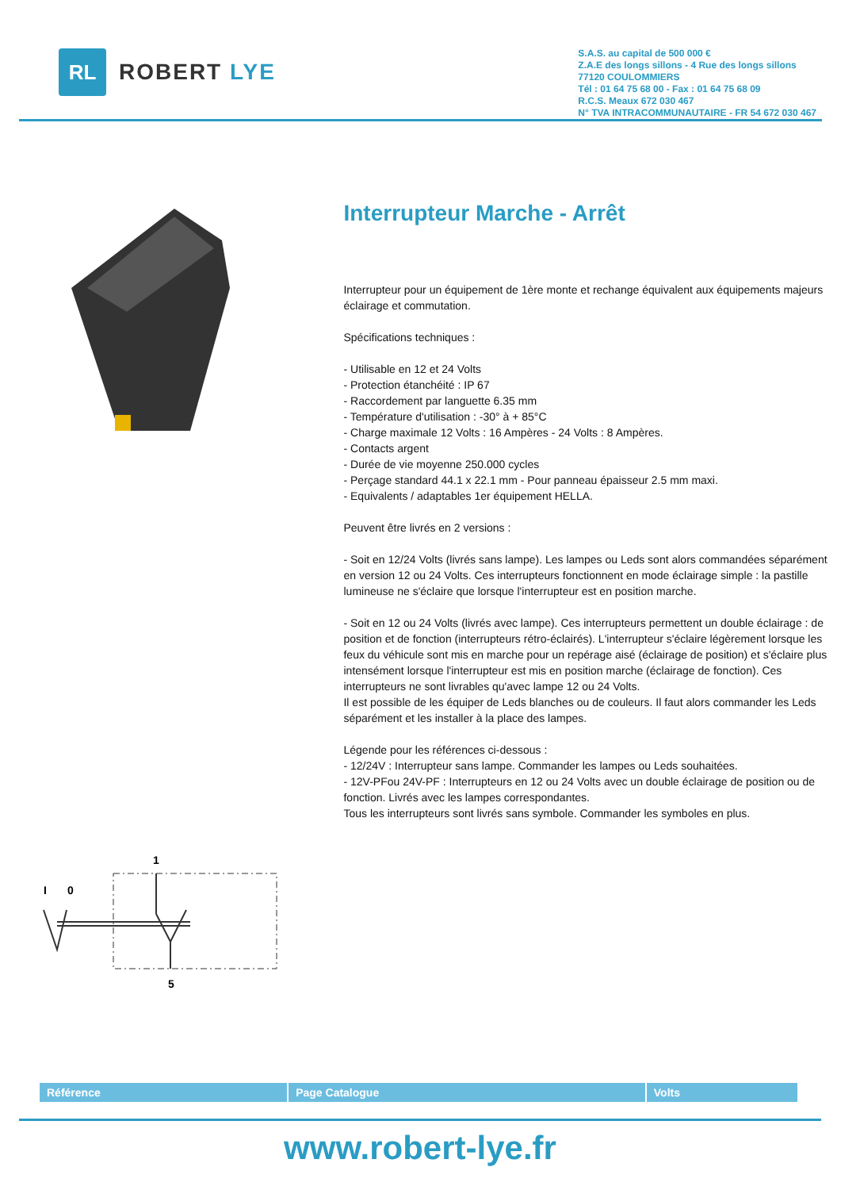RL
ROBERT LYE
S.A.S. au capital de 500 000 €
Z.A.E des longs sillons - 4 Rue des longs sillons
77120 COULOMMIERS
Tél : 01 64 75 68 00 - Fax : 01 64 75 68 09
R.C.S. Meaux 672 030 467
N° TVA INTRACOMMUNAUTAIRE - FR 54 672 030 467
I
0
1
5
Interrupteur Marche - Arrêt
Interrupteur pour un équipement de 1ère monte et rechange équivalent aux équipements majeurs éclairage et commutation.
Spécifications techniques :
- Utilisable en 12 et 24 Volts
- Protection étanchéité : IP 67
- Raccordement par languette 6.35 mm
- Température d'utilisation : -30° à + 85°C
- Charge maximale 12 Volts : 16 Ampères - 24 Volts : 8 Ampères.
- Contacts argent
- Durée de vie moyenne 250.000 cycles
- Perçage standard 44.1 x 22.1 mm - Pour panneau épaisseur 2.5 mm maxi.
- Equivalents / adaptables 1er équipement HELLA.
Peuvent être livrés en 2 versions :
- Soit en 12/24 Volts (livrés sans lampe). Les lampes ou Leds sont alors commandées séparément en version 12 ou 24 Volts. Ces interrupteurs fonctionnent en mode éclairage simple : la pastille lumineuse ne s'éclaire que lorsque l'interrupteur est en position marche.
- Soit en 12 ou 24 Volts (livrés avec lampe). Ces interrupteurs permettent un double éclairage : de position et de fonction (interrupteurs rétro-éclairés). L'interrupteur s'éclaire légèrement lorsque les feux du véhicule sont mis en marche pour un repérage aisé (éclairage de position) et s'éclaire plus intensément lorsque l'interrupteur est mis en position marche (éclairage de fonction). Ces interrupteurs ne sont livrables qu'avec lampe 12 ou 24 Volts.
Il est possible de les équiper de Leds blanches ou de couleurs. Il faut alors commander les Leds séparément et les installer à la place des lampes.
Légende pour les références ci-dessous :
- 12/24V : Interrupteur sans lampe. Commander les lampes ou Leds souhaitées.
- 12V-PFou 24V-PF : Interrupteurs en 12 ou 24 Volts avec un double éclairage de position ou de fonction. Livrés avec les lampes correspondantes.
Tous les interrupteurs sont livrés sans symbole. Commander les symboles en plus.
| Référence | Page Catalogue | Volts |
| --- | --- | --- |
www.robert-lye.fr